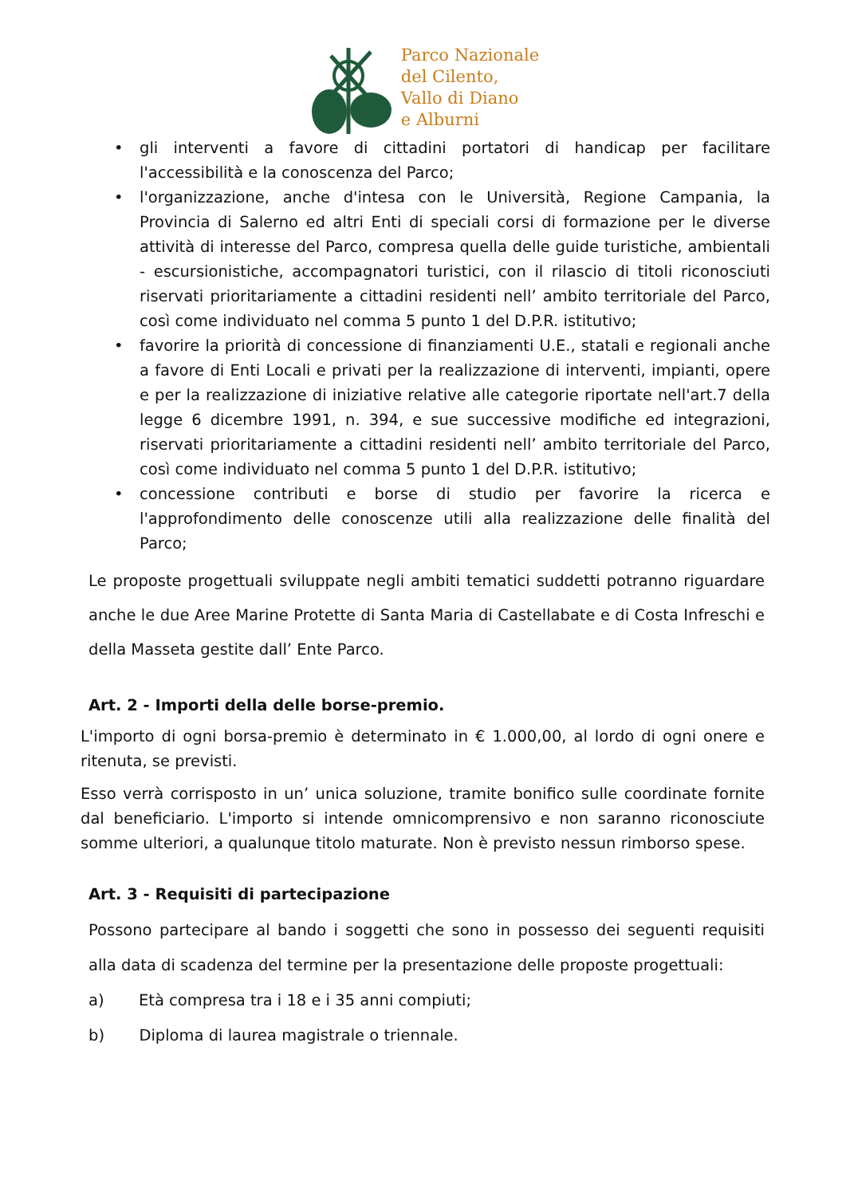Parco Nazionale
del Cilento,
Vallo di Diano
e Alburni
• gli interventi a favore di cittadini portatori di handicap per facilitare l'accessibilità e la conoscenza del Parco;
• l'organizzazione, anche d'intesa con le Università, Regione Campania, la Provincia di Salerno ed altri Enti di speciali corsi di formazione per le diverse attività di interesse del Parco, compresa quella delle guide turistiche, ambientali - escursionistiche, accompagnatori turistici, con il rilascio di titoli riconosciuti riservati prioritariamente a cittadini residenti nell’ ambito territoriale del Parco, così come individuato nel comma 5 punto 1 del D.P.R. istitutivo;
• favorire la priorità di concessione di finanziamenti U.E., statali e regionali anche a favore di Enti Locali e privati per la realizzazione di interventi, impianti, opere e per la realizzazione di iniziative relative alle categorie riportate nell'art.7 della legge 6 dicembre 1991, n. 394, e sue successive modifiche ed integrazioni, riservati prioritariamente a cittadini residenti nell’ ambito territoriale del Parco, così come individuato nel comma 5 punto 1 del D.P.R. istitutivo;
• concessione contributi e borse di studio per favorire la ricerca e l'approfondimento delle conoscenze utili alla realizzazione delle finalità del Parco;
Le proposte progettuali sviluppate negli ambiti tematici suddetti potranno riguardare anche le due Aree Marine Protette di Santa Maria di Castellabate e di Costa Infreschi e della Masseta gestite dall’ Ente Parco.
Art. 2 - Importi della delle borse-premio.
L'importo di ogni borsa-premio è determinato in € 1.000,00, al lordo di ogni onere e ritenuta, se previsti.
Esso verrà corrisposto in un’ unica soluzione, tramite bonifico sulle coordinate fornite dal beneficiario. L'importo si intende omnicomprensivo e non saranno riconosciute somme ulteriori, a qualunque titolo maturate. Non è previsto nessun rimborso spese.
Art. 3 - Requisiti di partecipazione
Possono partecipare al bando i soggetti che sono in possesso dei seguenti requisiti alla data di scadenza del termine per la presentazione delle proposte progettuali:
a) Età compresa tra i 18 e i 35 anni compiuti;
b) Diploma di laurea magistrale o triennale.